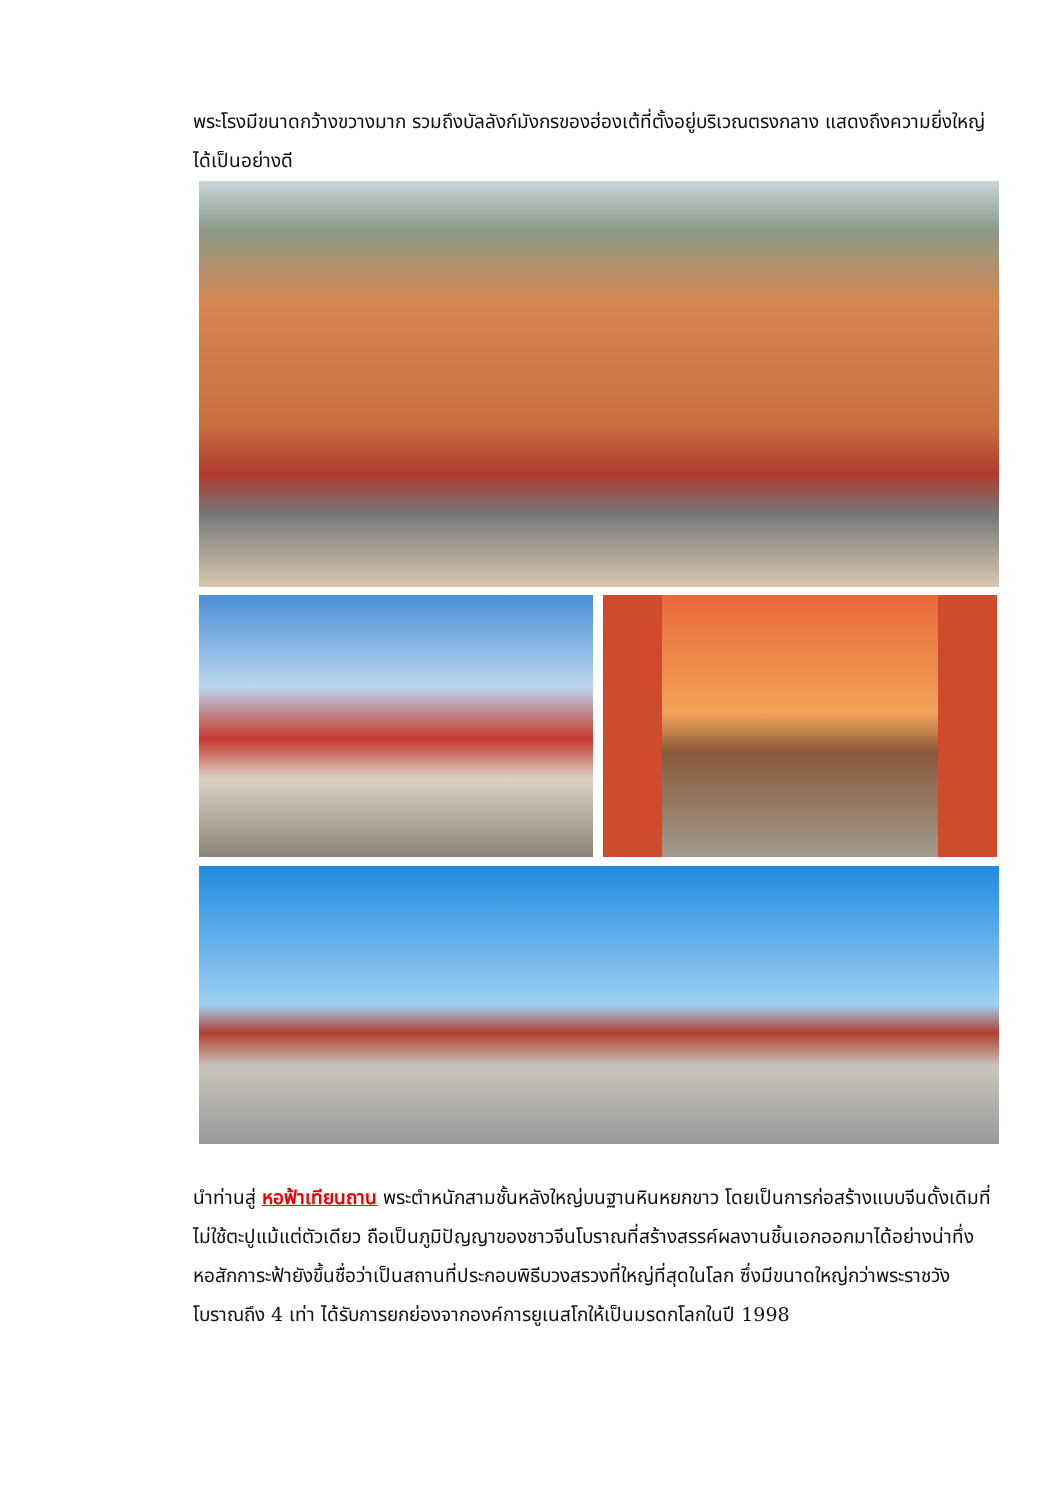พระโรงมีขนาดกว้างขวางมาก รวมถึงบัลลังก์มังกรของฮ่องเต้ที่ตั้งอยู่บริเวณตรงกลาง แสดงถึงความยิ่งใหญ่ได้เป็นอย่างดี
นำท่านสู่ หอฟ้าเทียนถาน พระตำหนักสามชั้นหลังใหญ่บนฐานหินหยกขาว โดยเป็นการก่อสร้างแบบจีนดั้งเดิมที่ไม่ใช้ตะปูแม้แต่ตัวเดียว ถือเป็นภูมิปัญญาของชาวจีนโบราณที่สร้างสรรค์ผลงานชิ้นเอกออกมาได้อย่างน่าทึ่ง หอสักการะฟ้ายังขึ้นชื่อว่าเป็นสถานที่ประกอบพิธีบวงสรวงที่ใหญ่ที่สุดในโลก ซึ่งมีขนาดใหญ่กว่าพระราชวังโบราณถึง 4 เท่า ได้รับการยกย่องจากองค์การยูเนสโกให้เป็นมรดกโลกในปี 1998